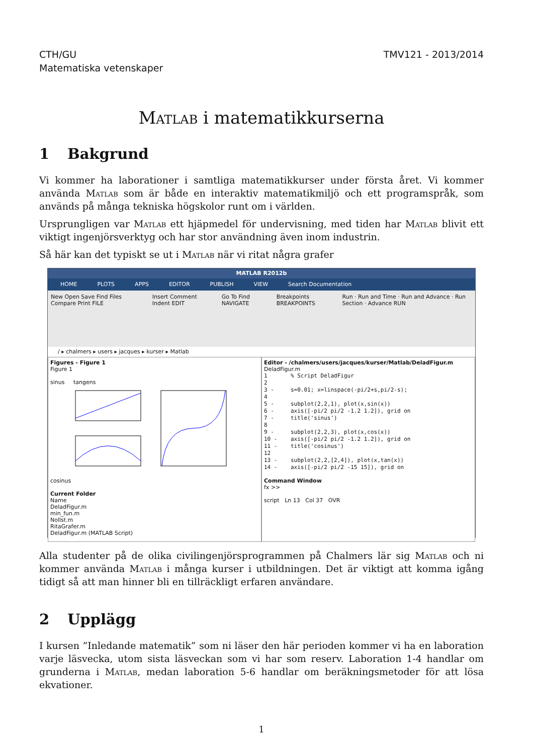CTH/GU
Matematiska vetenskaper
TMV121 - 2013/2014
Matlab i matematikkurserna
1 Bakgrund
Vi kommer ha laborationer i samtliga matematikkurser under första året. Vi kommer använda Matlab som är både en interaktiv matematikmiljö och ett programspråk, som används på många tekniska högskolor runt om i världen.
Ursprungligen var Matlab ett hjäpmedel för undervisning, med tiden har Matlab blivit ett viktigt ingenjörsverktyg och har stor användning även inom industrin.
Så här kan det typiskt se ut i Matlab när vi ritat några grafer
MATLAB R2012b
HOME PLOTS APPS EDITOR PUBLISH VIEW Search Documentation
New Open Save Find Files Compare Print FILE Insert Comment Indent EDIT Go To Find NAVIGATE Breakpoints BREAKPOINTS Run · Run and Time · Run and Advance · Run Section · Advance RUN
/ ▸ chalmers ▸ users ▸ jacques ▸ kurser ▸ Matlab
Figures - Figure 1
Figure 1
sinus tangens
cosinus
Current Folder
Name
DeladFigur.m
min_fun.m
Nollst.m
RitaGrafer.m
DeladFigur.m (MATLAB Script)
Editor - /chalmers/users/jacques/kurser/Matlab/DeladFigur.m
DeladFigur.m
1       % Script DeladFigur
2
3 -     s=0.01; x=linspace(-pi/2+s,pi/2-s);
4
5 -     subplot(2,2,1), plot(x,sin(x))
6 -     axis([-pi/2 pi/2 -1.2 1.2]), grid on
7 -     title('sinus')
8
9 -     subplot(2,2,3), plot(x,cos(x))
10 -    axis([-pi/2 pi/2 -1.2 1.2]), grid on
11 -    title('cosinus')
12
13 -    subplot(2,2,[2,4]), plot(x,tan(x))
14 -    axis([-pi/2 pi/2 -15 15]), grid on
Command Window
fx >>
script Ln 13 Col 37 OVR
Alla studenter på de olika civilingenjörsprogrammen på Chalmers lär sig Matlab och ni kommer använda Matlab i många kurser i utbildningen. Det är viktigt att komma igång tidigt så att man hinner bli en tillräckligt erfaren användare.
2 Upplägg
I kursen ”Inledande matematik” som ni läser den här perioden kommer vi ha en laboration varje läsvecka, utom sista läsveckan som vi har som reserv. Laboration 1-4 handlar om grunderna i Matlab, medan laboration 5-6 handlar om beräkningsmetoder för att lösa ekvationer.
1